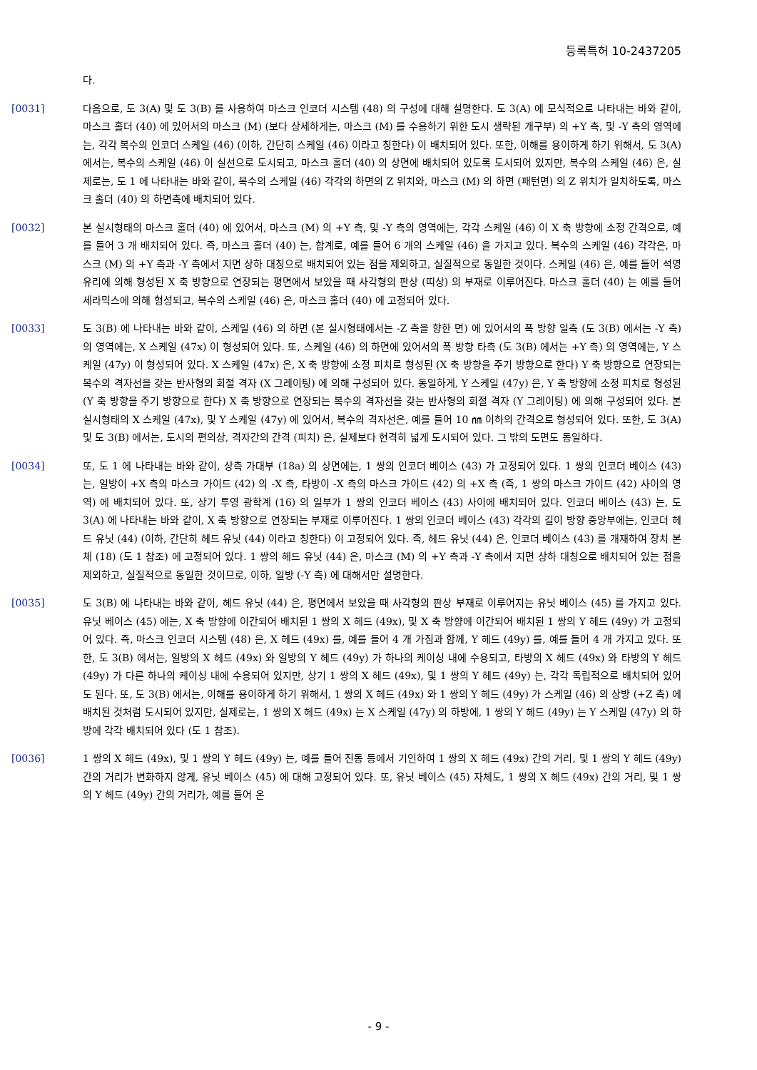등록특허 10-2437205
다.
[0031] 다음으로, 도 3(A) 및 도 3(B) 를 사용하여 마스크 인코더 시스템 (48) 의 구성에 대해 설명한다. 도 3(A) 에 모식적으로 나타내는 바와 같이, 마스크 홀더 (40) 에 있어서의 마스크 (M) (보다 상세하게는, 마스크 (M) 를 수용하기 위한 도시 생략된 개구부) 의 +Y 측, 및 -Y 측의 영역에는, 각각 복수의 인코더 스케일 (46) (이하, 간단히 스케일 (46) 이라고 칭한다) 이 배치되어 있다. 또한, 이해를 용이하게 하기 위해서, 도 3(A) 에서는, 복수의 스케일 (46) 이 실선으로 도시되고, 마스크 홀더 (40) 의 상면에 배치되어 있도록 도시되어 있지만, 복수의 스케일 (46) 은, 실제로는, 도 1 에 나타내는 바와 같이, 복수의 스케일 (46) 각각의 하면의 Z 위치와, 마스크 (M) 의 하면 (패턴면) 의 Z 위치가 일치하도록, 마스크 홀더 (40) 의 하면측에 배치되어 있다.
[0032] 본 실시형태의 마스크 홀더 (40) 에 있어서, 마스크 (M) 의 +Y 측, 및 -Y 측의 영역에는, 각각 스케일 (46) 이 X 축 방향에 소정 간격으로, 예를 들어 3 개 배치되어 있다. 즉, 마스크 홀더 (40) 는, 합계로, 예를 들어 6 개의 스케일 (46) 을 가지고 있다. 복수의 스케일 (46) 각각은, 마스크 (M) 의 +Y 측과 -Y 측에서 지면 상하 대칭으로 배치되어 있는 점을 제외하고, 실질적으로 동일한 것이다. 스케일 (46) 은, 예를 들어 석영 유리에 의해 형성된 X 축 방향으로 연장되는 평면에서 보았을 때 사각형의 판상 (띠상) 의 부재로 이루어진다. 마스크 홀더 (40) 는 예를 들어 세라믹스에 의해 형성되고, 복수의 스케일 (46) 은, 마스크 홀더 (40) 에 고정되어 있다.
[0033] 도 3(B) 에 나타내는 바와 같이, 스케일 (46) 의 하면 (본 실시형태에서는 -Z 측을 향한 면) 에 있어서의 폭 방향 일측 (도 3(B) 에서는 -Y 측) 의 영역에는, X 스케일 (47x) 이 형성되어 있다. 또, 스케일 (46) 의 하면에 있어서의 폭 방향 타측 (도 3(B) 에서는 +Y 측) 의 영역에는, Y 스케일 (47y) 이 형성되어 있다. X 스케일 (47x) 은, X 축 방향에 소정 피치로 형성된 (X 축 방향을 주기 방향으로 한다) Y 축 방향으로 연장되는 복수의 격자선을 갖는 반사형의 회절 격자 (X 그레이팅) 에 의해 구성되어 있다. 동일하게, Y 스케일 (47y) 은, Y 축 방향에 소정 피치로 형성된 (Y 축 방향을 주기 방향으로 한다) X 축 방향으로 연장되는 복수의 격자선을 갖는 반사형의 회절 격자 (Y 그레이팅) 에 의해 구성되어 있다. 본 실시형태의 X 스케일 (47x), 및 Y 스케일 (47y) 에 있어서, 복수의 격자선은, 예를 들어 10 ㎚ 이하의 간격으로 형성되어 있다. 또한, 도 3(A) 및 도 3(B) 에서는, 도시의 편의상, 격자간의 간격 (피치) 은, 실제보다 현격히 넓게 도시되어 있다. 그 밖의 도면도 동일하다.
[0034] 또, 도 1 에 나타내는 바와 같이, 상측 가대부 (18a) 의 상면에는, 1 쌍의 인코더 베이스 (43) 가 고정되어 있다. 1 쌍의 인코더 베이스 (43) 는, 일방이 +X 측의 마스크 가이드 (42) 의 -X 측, 타방이 -X 측의 마스크 가이드 (42) 의 +X 측 (즉, 1 쌍의 마스크 가이드 (42) 사이의 영역) 에 배치되어 있다. 또, 상기 투영 광학계 (16) 의 일부가 1 쌍의 인코더 베이스 (43) 사이에 배치되어 있다. 인코더 베이스 (43) 는, 도 3(A) 에 나타내는 바와 같이, X 축 방향으로 연장되는 부재로 이루어진다. 1 쌍의 인코더 베이스 (43) 각각의 길이 방향 중앙부에는, 인코더 헤드 유닛 (44) (이하, 간단히 헤드 유닛 (44) 이라고 칭한다) 이 고정되어 있다. 즉, 헤드 유닛 (44) 은, 인코더 베이스 (43) 를 개재하여 장치 본체 (18) (도 1 참조) 에 고정되어 있다. 1 쌍의 헤드 유닛 (44) 은, 마스크 (M) 의 +Y 측과 -Y 측에서 지면 상하 대칭으로 배치되어 있는 점을 제외하고, 실질적으로 동일한 것이므로, 이하, 일방 (-Y 측) 에 대해서만 설명한다.
[0035] 도 3(B) 에 나타내는 바와 같이, 헤드 유닛 (44) 은, 평면에서 보았을 때 사각형의 판상 부재로 이루어지는 유닛 베이스 (45) 를 가지고 있다. 유닛 베이스 (45) 에는, X 축 방향에 이간되어 배치된 1 쌍의 X 헤드 (49x), 및 X 축 방향에 이간되어 배치된 1 쌍의 Y 헤드 (49y) 가 고정되어 있다. 즉, 마스크 인코더 시스템 (48) 은, X 헤드 (49x) 를, 예를 들어 4 개 가짐과 함께, Y 헤드 (49y) 를, 예를 들어 4 개 가지고 있다. 또한, 도 3(B) 에서는, 일방의 X 헤드 (49x) 와 일방의 Y 헤드 (49y) 가 하나의 케이싱 내에 수용되고, 타방의 X 헤드 (49x) 와 타방의 Y 헤드 (49y) 가 다른 하나의 케이싱 내에 수용되어 있지만, 상기 1 쌍의 X 헤드 (49x), 및 1 쌍의 Y 헤드 (49y) 는, 각각 독립적으로 배치되어 있어도 된다. 또, 도 3(B) 에서는, 이해를 용이하게 하기 위해서, 1 쌍의 X 헤드 (49x) 와 1 쌍의 Y 헤드 (49y) 가 스케일 (46) 의 상방 (+Z 측) 에 배치된 것처럼 도시되어 있지만, 실제로는, 1 쌍의 X 헤드 (49x) 는 X 스케일 (47y) 의 하방에, 1 쌍의 Y 헤드 (49y) 는 Y 스케일 (47y) 의 하방에 각각 배치되어 있다 (도 1 참조).
[0036] 1 쌍의 X 헤드 (49x), 및 1 쌍의 Y 헤드 (49y) 는, 예를 들어 진동 등에서 기인하여 1 쌍의 X 헤드 (49x) 간의 거리, 및 1 쌍의 Y 헤드 (49y) 간의 거리가 변화하지 않게, 유닛 베이스 (45) 에 대해 고정되어 있다. 또, 유닛 베이스 (45) 자체도, 1 쌍의 X 헤드 (49x) 간의 거리, 및 1 쌍의 Y 헤드 (49y) 간의 거리가, 예를 들어 온
- 9 -